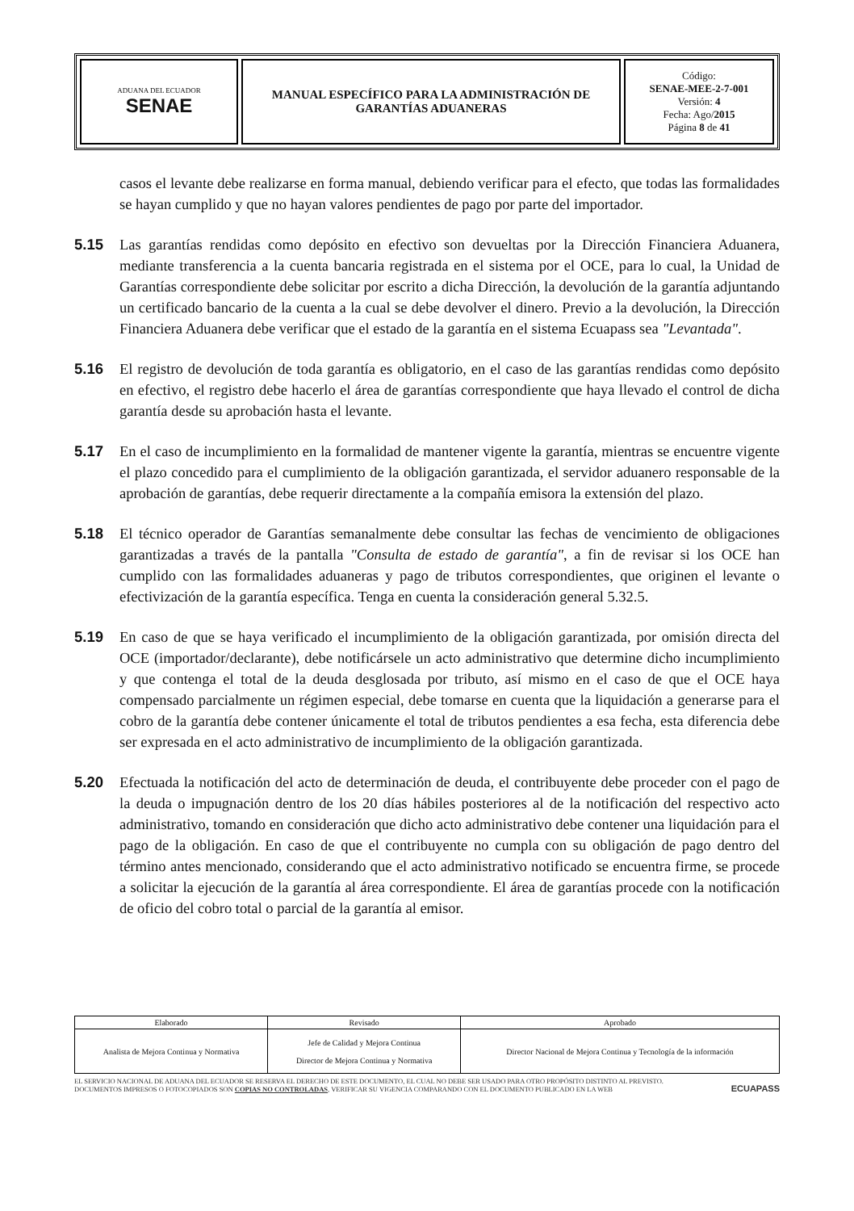| ADUANA DEL ECUADOR SENAE | MANUAL ESPECÍFICO PARA LA ADMINISTRACIÓN DE GARANTÍAS ADUANERAS | Código: SENAE-MEE-2-7-001 Versión: 4 Fecha: Ago/ 2015 Página 8 de 41 |
casos el levante debe realizarse en forma manual, debiendo verificar para el efecto, que todas las formalidades se hayan cumplido y que no hayan valores pendientes de pago por parte del importador.
5.15 Las garantías rendidas como depósito en efectivo son devueltas por la Dirección Financiera Aduanera, mediante transferencia a la cuenta bancaria registrada en el sistema por el OCE, para lo cual, la Unidad de Garantías correspondiente debe solicitar por escrito a dicha Dirección, la devolución de la garantía adjuntando un certificado bancario de la cuenta a la cual se debe devolver el dinero. Previo a la devolución, la Dirección Financiera Aduanera debe verificar que el estado de la garantía en el sistema Ecuapass sea "Levantada".
5.16 El registro de devolución de toda garantía es obligatorio, en el caso de las garantías rendidas como depósito en efectivo, el registro debe hacerlo el área de garantías correspondiente que haya llevado el control de dicha garantía desde su aprobación hasta el levante.
5.17 En el caso de incumplimiento en la formalidad de mantener vigente la garantía, mientras se encuentre vigente el plazo concedido para el cumplimiento de la obligación garantizada, el servidor aduanero responsable de la aprobación de garantías, debe requerir directamente a la compañía emisora la extensión del plazo.
5.18 El técnico operador de Garantías semanalmente debe consultar las fechas de vencimiento de obligaciones garantizadas a través de la pantalla "Consulta de estado de garantía", a fin de revisar si los OCE han cumplido con las formalidades aduaneras y pago de tributos correspondientes, que originen el levante o efectivización de la garantía específica. Tenga en cuenta la consideración general 5.32.5.
5.19 En caso de que se haya verificado el incumplimiento de la obligación garantizada, por omisión directa del OCE (importador/declarante), debe notificársele un acto administrativo que determine dicho incumplimiento y que contenga el total de la deuda desglosada por tributo, así mismo en el caso de que el OCE haya compensado parcialmente un régimen especial, debe tomarse en cuenta que la liquidación a generarse para el cobro de la garantía debe contener únicamente el total de tributos pendientes a esa fecha, esta diferencia debe ser expresada en el acto administrativo de incumplimiento de la obligación garantizada.
5.20 Efectuada la notificación del acto de determinación de deuda, el contribuyente debe proceder con el pago de la deuda o impugnación dentro de los 20 días hábiles posteriores al de la notificación del respectivo acto administrativo, tomando en consideración que dicho acto administrativo debe contener una liquidación para el pago de la obligación. En caso de que el contribuyente no cumpla con su obligación de pago dentro del término antes mencionado, considerando que el acto administrativo notificado se encuentra firme, se procede a solicitar la ejecución de la garantía al área correspondiente. El área de garantías procede con la notificación de oficio del cobro total o parcial de la garantía al emisor.
| Elaborado | Revisado | Aprobado |
| Analista de Mejora Continua y Normativa | Jefe de Calidad y Mejora Continua Director de Mejora Continua y Normativa | Director Nacional de Mejora Continua y Tecnología de la información |
EL SERVICIO NACIONAL DE ADUANA DEL ECUADOR SE RESERVA EL DERECHO DE ESTE DOCUMENTO, EL CUAL NO DEBE SER USADO PARA OTRO PROPÓSITO DISTINTO AL PREVISTO. DOCUMENTOS IMPRESOS O FOTOCOPIADOS SON COPIAS NO CONTROLADAS, VERIFICAR SU VIGENCIA COMPARANDO CON EL DOCUMENTO PUBLICADO EN LA WEB
ECUAPASS